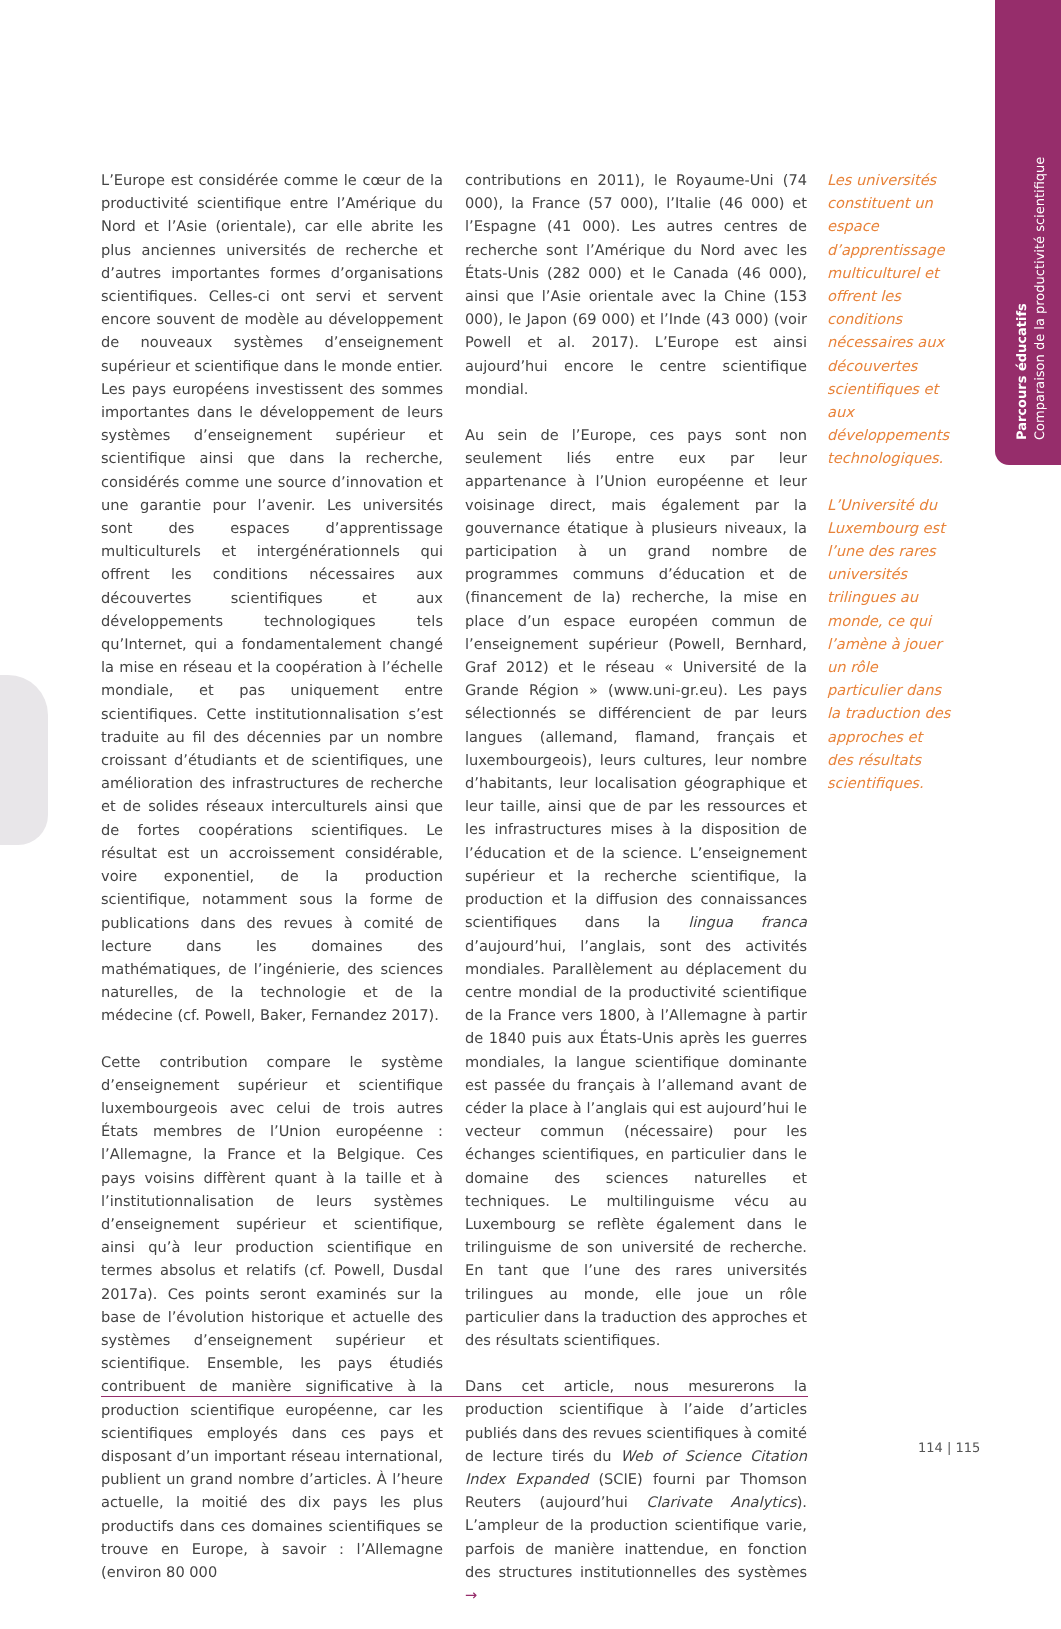Parcours éducatifs
Comparaison de la productivité scientifique
L’Europe est considérée comme le cœur de la productivité scientifique entre l’Amérique du Nord et l’Asie (orientale), car elle abrite les plus anciennes universités de recherche et d’autres importantes formes d’organisations scientifiques. Celles-ci ont servi et servent encore souvent de modèle au développement de nouveaux systèmes d’enseignement supérieur et scientifique dans le monde entier. Les pays européens investissent des sommes importantes dans le développement de leurs systèmes d’enseignement supérieur et scientifique ainsi que dans la recherche, considérés comme une source d’innovation et une garantie pour l’avenir. Les universités sont des espaces d’apprentissage multiculturels et intergénérationnels qui offrent les conditions nécessaires aux découvertes scientifiques et aux développements technologiques tels qu’Internet, qui a fondamentalement changé la mise en réseau et la coopération à l’échelle mondiale, et pas uniquement entre scientifiques. Cette institutionnalisation s’est traduite au fil des décennies par un nombre croissant d’étudiants et de scientifiques, une amélioration des infrastructures de recherche et de solides réseaux interculturels ainsi que de fortes coopérations scientifiques. Le résultat est un accroissement considérable, voire exponentiel, de la production scientifique, notamment sous la forme de publications dans des revues à comité de lecture dans les domaines des mathématiques, de l’ingénierie, des sciences naturelles, de la technologie et de la médecine (cf. Powell, Baker, Fernandez 2017).
Cette contribution compare le système d’enseignement supérieur et scientifique luxembourgeois avec celui de trois autres États membres de l’Union européenne : l’Allemagne, la France et la Belgique. Ces pays voisins diffèrent quant à la taille et à l’institutionnalisation de leurs systèmes d’enseignement supérieur et scientifique, ainsi qu’à leur production scientifique en termes absolus et relatifs (cf. Powell, Dusdal 2017a). Ces points seront examinés sur la base de l’évolution historique et actuelle des systèmes d’enseignement supérieur et scientifique. Ensemble, les pays étudiés contribuent de manière significative à la production scientifique européenne, car les scientifiques employés dans ces pays et disposant d’un important réseau international, publient un grand nombre d’articles. À l’heure actuelle, la moitié des dix pays les plus productifs dans ces domaines scientifiques se trouve en Europe, à savoir : l’Allemagne (environ 80 000
contributions en 2011), le Royaume-Uni (74 000), la France (57 000), l’Italie (46 000) et l’Espagne (41 000). Les autres centres de recherche sont l’Amérique du Nord avec les États-Unis (282 000) et le Canada (46 000), ainsi que l’Asie orientale avec la Chine (153 000), le Japon (69 000) et l’Inde (43 000) (voir Powell et al. 2017). L’Europe est ainsi aujourd’hui encore le centre scientifique mondial.
Au sein de l’Europe, ces pays sont non seulement liés entre eux par leur appartenance à l’Union européenne et leur voisinage direct, mais également par la gouvernance étatique à plusieurs niveaux, la participation à un grand nombre de programmes communs d’éducation et de (financement de la) recherche, la mise en place d’un espace européen commun de l’enseignement supérieur (Powell, Bernhard, Graf 2012) et le réseau « Université de la Grande Région » (www.uni-gr.eu). Les pays sélectionnés se différencient de par leurs langues (allemand, flamand, français et luxembourgeois), leurs cultures, leur nombre d’habitants, leur localisation géographique et leur taille, ainsi que de par les ressources et les infrastructures mises à la disposition de l’éducation et de la science. L’enseignement supérieur et la recherche scientifique, la production et la diffusion des connaissances scientifiques dans la lingua franca d’aujourd’hui, l’anglais, sont des activités mondiales. Parallèlement au déplacement du centre mondial de la productivité scientifique de la France vers 1800, à l’Allemagne à partir de 1840 puis aux États-Unis après les guerres mondiales, la langue scientifique dominante est passée du français à l’allemand avant de céder la place à l’anglais qui est aujourd’hui le vecteur commun (nécessaire) pour les échanges scientifiques, en particulier dans le domaine des sciences naturelles et techniques. Le multilinguisme vécu au Luxembourg se reflète également dans le trilinguisme de son université de recherche. En tant que l’une des rares universités trilingues au monde, elle joue un rôle particulier dans la traduction des approches et des résultats scientifiques.
Dans cet article, nous mesurerons la production scientifique à l’aide d’articles publiés dans des revues scientifiques à comité de lecture tirés du Web of Science Citation Index Expanded (SCIE) fourni par Thomson Reuters (aujourd’hui Clarivate Analytics). L’ampleur de la production scientifique varie, parfois de manière inattendue, en fonction des structures institutionnelles des systèmes →
Les universités constituent un espace d’apprentissage multiculturel et offrent les conditions nécessaires aux découvertes scientifiques et aux développements technologiques.
L’Université du Luxembourg est l’une des rares universités trilingues au monde, ce qui l’amène à jouer un rôle particulier dans la traduction des approches et des résultats scientifiques.
114 | 115